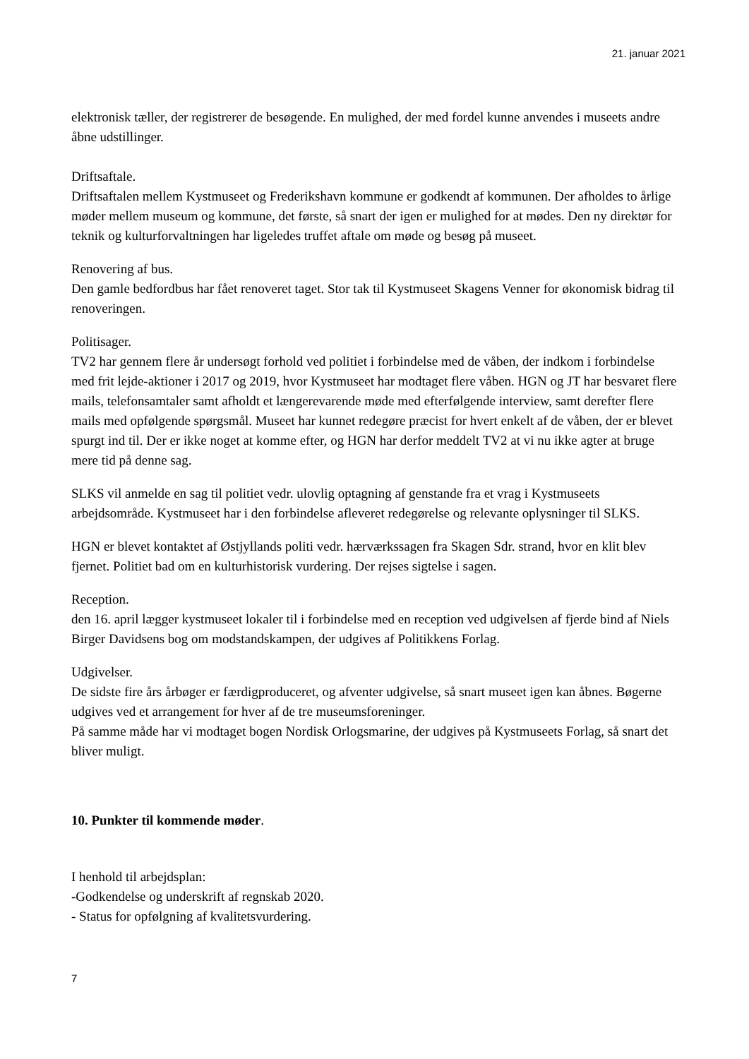21. januar 2021
elektronisk tæller, der registrerer de besøgende. En mulighed, der med fordel kunne anvendes i museets andre åbne udstillinger.
Driftsaftale.
Driftsaftalen mellem Kystmuseet og Frederikshavn kommune er godkendt af kommunen. Der afholdes to årlige møder mellem museum og kommune, det første, så snart der igen er mulighed for at mødes. Den ny direktør for teknik og kulturforvaltningen har ligeledes truffet aftale om møde og besøg på museet.
Renovering af bus.
Den gamle bedfordbus har fået renoveret taget. Stor tak til Kystmuseet Skagens Venner for økonomisk bidrag til renoveringen.
Politisager.
TV2 har gennem flere år undersøgt forhold ved politiet i forbindelse med de våben, der indkom i forbindelse med frit lejde-aktioner i 2017 og 2019, hvor Kystmuseet har modtaget flere våben. HGN og JT har besvaret flere mails, telefonsamtaler samt afholdt et længerevarende møde med efterfølgende interview, samt derefter flere mails med opfølgende spørgsmål. Museet har kunnet redegøre præcist for hvert enkelt af de våben, der er blevet spurgt ind til. Der er ikke noget at komme efter, og HGN har derfor meddelt TV2 at vi nu ikke agter at bruge mere tid på denne sag.
SLKS vil anmelde en sag til politiet vedr. ulovlig optagning af genstande fra et vrag i Kystmuseets arbejdsområde. Kystmuseet har i den forbindelse afleveret redegørelse og relevante oplysninger til SLKS.
HGN er blevet kontaktet af Østjyllands politi vedr. hærværkssagen fra Skagen Sdr. strand, hvor en klit blev fjernet. Politiet bad om en kulturhistorisk vurdering. Der rejses sigtelse i sagen.
Reception.
den 16. april lægger kystmuseet lokaler til i forbindelse med en reception ved udgivelsen af fjerde bind af Niels Birger Davidsens bog om modstandskampen, der udgives af Politikkens Forlag.
Udgivelser.
De sidste fire års årbøger er færdigproduceret, og afventer udgivelse, så snart museet igen kan åbnes. Bøgerne udgives ved et arrangement for hver af de tre museumsforeninger.
På samme måde har vi modtaget bogen Nordisk Orlogsmarine, der udgives på Kystmuseets Forlag, så snart det bliver muligt.
10. Punkter til kommende møder.
I henhold til arbejdsplan:
-Godkendelse og underskrift af regnskab 2020.
- Status for opfølgning af kvalitetsvurdering.
7